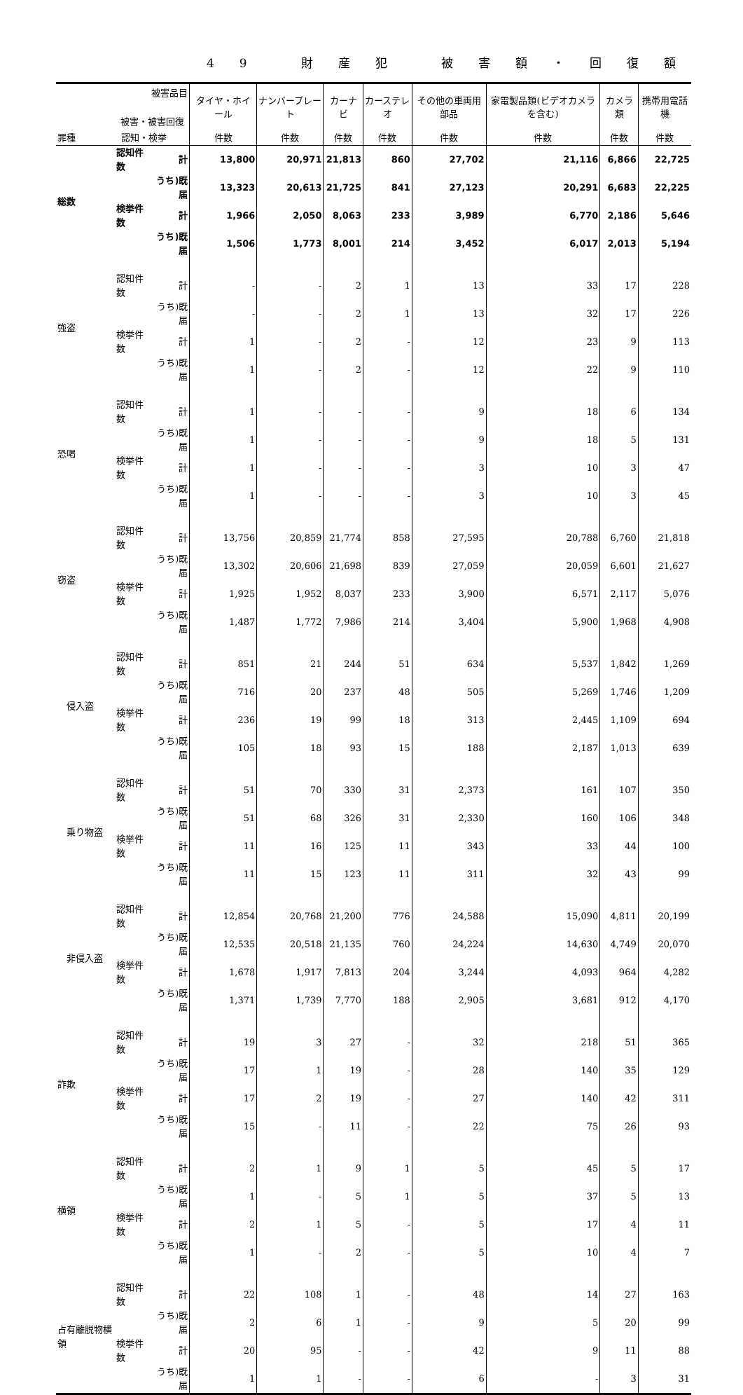49 財産犯 被害額・回復額
| 被害品目 被害・被害回復 | | | タイヤ・ホイール | ナンバープレート | カーナビ | カーステレオ | その他の車両用部品 | 家電製品類(ビデオカメラを含む) | カメラ類 | 携帯用電話機 |
| --- | --- | --- | --- | --- | --- | --- | --- | --- | --- | --- |
| 罪種 認知・検挙 | | | 件数 | 件数 | 件数 | 件数 | 件数 | 件数 | 件数 | 件数 |
| 総数 | 認知件数 | 計 | 13,800 | 20,971 | 21,813 | 860 | 27,702 | 21,116 | 6,866 | 22,725 |
| | | うち)既届 | 13,323 | 20,613 | 21,725 | 841 | 27,123 | 20,291 | 6,683 | 22,225 |
| | 検挙件数 | 計 | 1,966 | 2,050 | 8,063 | 233 | 3,989 | 6,770 | 2,186 | 5,646 |
| | | うち)既届 | 1,506 | 1,773 | 8,001 | 214 | 3,452 | 6,017 | 2,013 | 5,194 |
| 強盗 | 認知件数 | 計 | - | - | 2 | 1 | 13 | 33 | 17 | 228 |
| | | うち)既届 | - | - | 2 | 1 | 13 | 32 | 17 | 226 |
| | 検挙件数 | 計 | 1 | - | 2 | - | 12 | 23 | 9 | 113 |
| | | うち)既届 | 1 | - | 2 | - | 12 | 22 | 9 | 110 |
| 恐喝 | 認知件数 | 計 | 1 | - | - | - | 9 | 18 | 6 | 134 |
| | | うち)既届 | 1 | - | - | - | 9 | 18 | 5 | 131 |
| | 検挙件数 | 計 | 1 | - | - | - | 3 | 10 | 3 | 47 |
| | | うち)既届 | 1 | - | - | - | 3 | 10 | 3 | 45 |
| 窃盗 | 認知件数 | 計 | 13,756 | 20,859 | 21,774 | 858 | 27,595 | 20,788 | 6,760 | 21,818 |
| | | うち)既届 | 13,302 | 20,606 | 21,698 | 839 | 27,059 | 20,059 | 6,601 | 21,627 |
| | 検挙件数 | 計 | 1,925 | 1,952 | 8,037 | 233 | 3,900 | 6,571 | 2,117 | 5,076 |
| | | うち)既届 | 1,487 | 1,772 | 7,986 | 214 | 3,404 | 5,900 | 1,968 | 4,908 |
| 侵入盗 | 認知件数 | 計 | 851 | 21 | 244 | 51 | 634 | 5,537 | 1,842 | 1,269 |
| | | うち)既届 | 716 | 20 | 237 | 48 | 505 | 5,269 | 1,746 | 1,209 |
| | 検挙件数 | 計 | 236 | 19 | 99 | 18 | 313 | 2,445 | 1,109 | 694 |
| | | うち)既届 | 105 | 18 | 93 | 15 | 188 | 2,187 | 1,013 | 639 |
| 乗り物盗 | 認知件数 | 計 | 51 | 70 | 330 | 31 | 2,373 | 161 | 107 | 350 |
| | | うち)既届 | 51 | 68 | 326 | 31 | 2,330 | 160 | 106 | 348 |
| | 検挙件数 | 計 | 11 | 16 | 125 | 11 | 343 | 33 | 44 | 100 |
| | | うち)既届 | 11 | 15 | 123 | 11 | 311 | 32 | 43 | 99 |
| 非侵入盗 | 認知件数 | 計 | 12,854 | 20,768 | 21,200 | 776 | 24,588 | 15,090 | 4,811 | 20,199 |
| | | うち)既届 | 12,535 | 20,518 | 21,135 | 760 | 24,224 | 14,630 | 4,749 | 20,070 |
| | 検挙件数 | 計 | 1,678 | 1,917 | 7,813 | 204 | 3,244 | 4,093 | 964 | 4,282 |
| | | うち)既届 | 1,371 | 1,739 | 7,770 | 188 | 2,905 | 3,681 | 912 | 4,170 |
| 詐欺 | 認知件数 | 計 | 19 | 3 | 27 | - | 32 | 218 | 51 | 365 |
| | | うち)既届 | 17 | 1 | 19 | - | 28 | 140 | 35 | 129 |
| | 検挙件数 | 計 | 17 | 2 | 19 | - | 27 | 140 | 42 | 311 |
| | | うち)既届 | 15 | - | 11 | - | 22 | 75 | 26 | 93 |
| 横領 | 認知件数 | 計 | 2 | 1 | 9 | 1 | 5 | 45 | 5 | 17 |
| | | うち)既届 | 1 | - | 5 | 1 | 5 | 37 | 5 | 13 |
| | 検挙件数 | 計 | 2 | 1 | 5 | - | 5 | 17 | 4 | 11 |
| | | うち)既届 | 1 | - | 2 | - | 5 | 10 | 4 | 7 |
| 占有離脱物横領 | 認知件数 | 計 | 22 | 108 | 1 | - | 48 | 14 | 27 | 163 |
| | | うち)既届 | 2 | 6 | 1 | - | 9 | 5 | 20 | 99 |
| | 検挙件数 | 計 | 20 | 95 | - | - | 42 | 9 | 11 | 88 |
| | | うち)既届 | 1 | 1 | - | - | 6 | - | 3 | 31 |